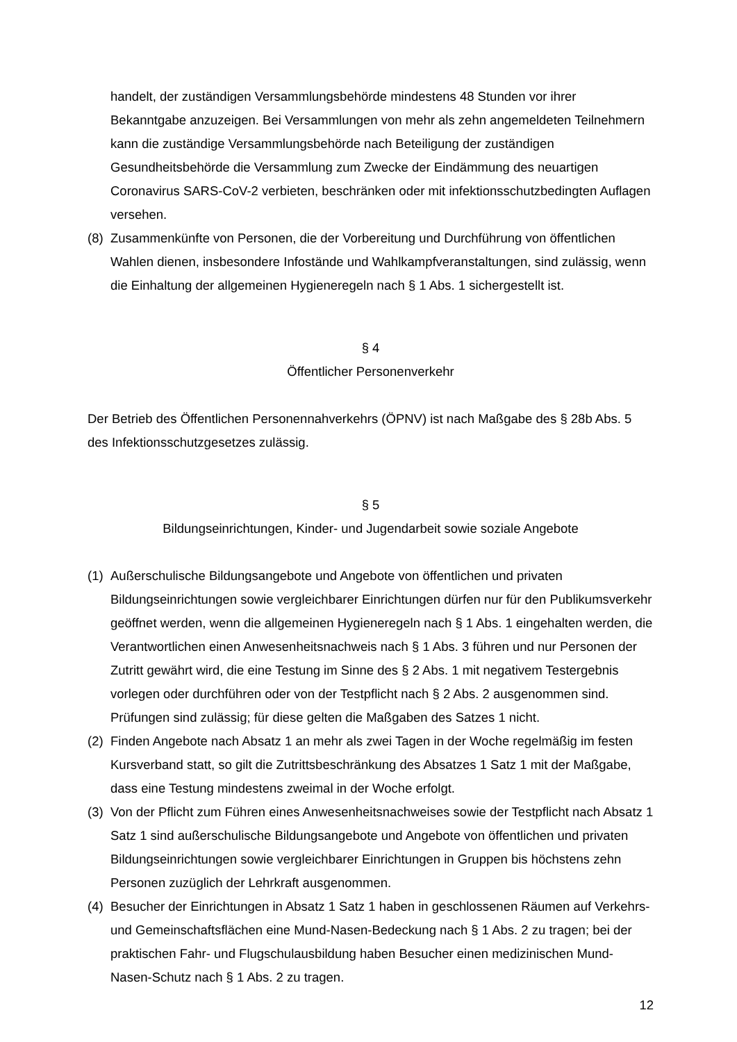handelt, der zuständigen Versammlungsbehörde mindestens 48 Stunden vor ihrer Bekanntgabe anzuzeigen. Bei Versammlungen von mehr als zehn angemeldeten Teilnehmern kann die zuständige Versammlungsbehörde nach Beteiligung der zuständigen Gesundheitsbehörde die Versammlung zum Zwecke der Eindämmung des neuartigen Coronavirus SARS-CoV-2 verbieten, beschränken oder mit infektionsschutzbedingten Auflagen versehen.
(8)
Zusammenkünfte von Personen, die der Vorbereitung und Durchführung von öffentlichen Wahlen dienen, insbesondere Infostände und Wahlkampfveranstaltungen, sind zulässig, wenn die Einhaltung der allgemeinen Hygieneregeln nach § 1 Abs. 1 sichergestellt ist.
§ 4
Öffentlicher Personenverkehr
Der Betrieb des Öffentlichen Personennahverkehrs (ÖPNV) ist nach Maßgabe des § 28b Abs. 5 des Infektionsschutzgesetzes zulässig.
§ 5
Bildungseinrichtungen, Kinder- und Jugendarbeit sowie soziale Angebote
(1)
Außerschulische Bildungsangebote und Angebote von öffentlichen und privaten Bildungseinrichtungen sowie vergleichbarer Einrichtungen dürfen nur für den Publikumsverkehr geöffnet werden, wenn die allgemeinen Hygieneregeln nach § 1 Abs. 1 eingehalten werden, die Verantwortlichen einen Anwesenheitsnachweis nach § 1 Abs. 3 führen und nur Personen der Zutritt gewährt wird, die eine Testung im Sinne des § 2 Abs. 1 mit negativem Testergebnis vorlegen oder durchführen oder von der Testpflicht nach § 2 Abs. 2 ausgenommen sind. Prüfungen sind zulässig; für diese gelten die Maßgaben des Satzes 1 nicht.
(2)
Finden Angebote nach Absatz 1 an mehr als zwei Tagen in der Woche regelmäßig im festen Kursverband statt, so gilt die Zutrittsbeschränkung des Absatzes 1 Satz 1 mit der Maßgabe, dass eine Testung mindestens zweimal in der Woche erfolgt.
(3)
Von der Pflicht zum Führen eines Anwesenheitsnachweises sowie der Testpflicht nach Absatz 1 Satz 1 sind außerschulische Bildungsangebote und Angebote von öffentlichen und privaten Bildungseinrichtungen sowie vergleichbarer Einrichtungen in Gruppen bis höchstens zehn Personen zuzüglich der Lehrkraft ausgenommen.
(4)
Besucher der Einrichtungen in Absatz 1 Satz 1 haben in geschlossenen Räumen auf Verkehrs- und Gemeinschaftsflächen eine Mund-Nasen-Bedeckung nach § 1 Abs. 2 zu tragen; bei der praktischen Fahr- und Flugschulausbildung haben Besucher einen medizinischen Mund-Nasen-Schutz nach § 1 Abs. 2 zu tragen.
12